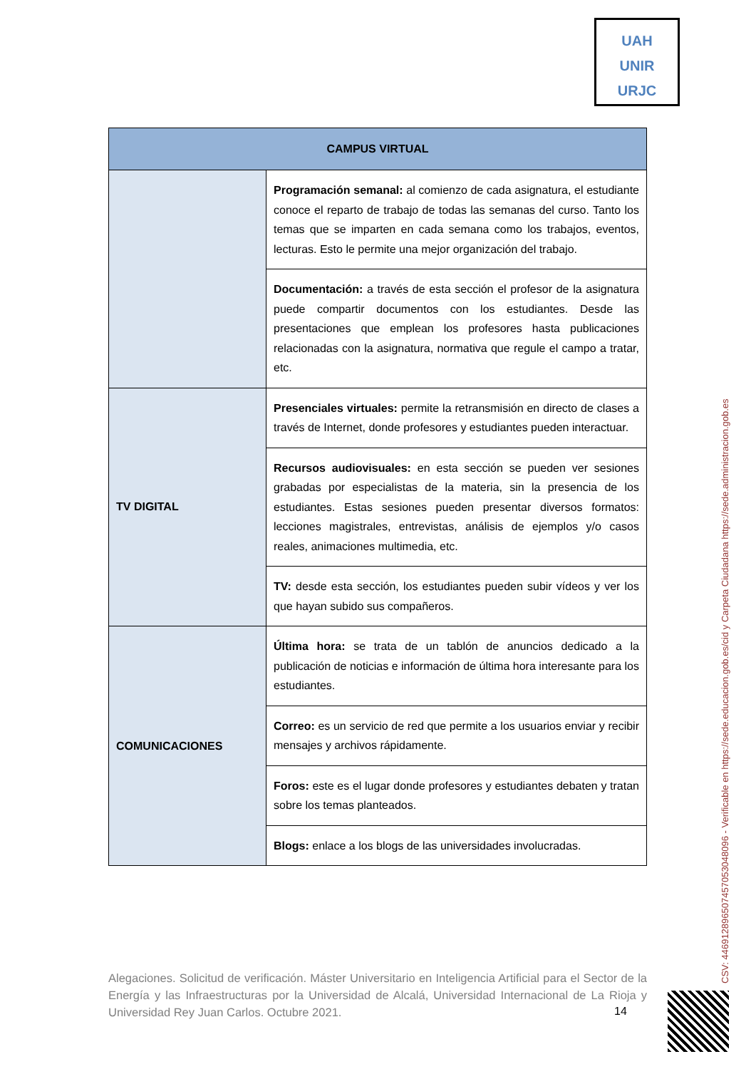UAH
UNIR
URJC
| CAMPUS VIRTUAL | |
| --- | --- |
| | Programación semanal: al comienzo de cada asignatura, el estudiante conoce el reparto de trabajo de todas las semanas del curso. Tanto los temas que se imparten en cada semana como los trabajos, eventos, lecturas. Esto le permite una mejor organización del trabajo. |
| | Documentación: a través de esta sección el profesor de la asignatura puede compartir documentos con los estudiantes. Desde las presentaciones que emplean los profesores hasta publicaciones relacionadas con la asignatura, normativa que regule el campo a tratar, etc. |
| TV DIGITAL | Presenciales virtuales: permite la retransmisión en directo de clases a través de Internet, donde profesores y estudiantes pueden interactuar. |
| | Recursos audiovisuales: en esta sección se pueden ver sesiones grabadas por especialistas de la materia, sin la presencia de los estudiantes. Estas sesiones pueden presentar diversos formatos: lecciones magistrales, entrevistas, análisis de ejemplos y/o casos reales, animaciones multimedia, etc. |
| | TV: desde esta sección, los estudiantes pueden subir vídeos y ver los que hayan subido sus compañeros. |
| COMUNICACIONES | Última hora: se trata de un tablón de anuncios dedicado a la publicación de noticias e información de última hora interesante para los estudiantes. |
| | Correo: es un servicio de red que permite a los usuarios enviar y recibir mensajes y archivos rápidamente. |
| | Foros: este es el lugar donde profesores y estudiantes debaten y tratan sobre los temas planteados. |
| | Blogs: enlace a los blogs de las universidades involucradas. |
Alegaciones. Solicitud de verificación. Máster Universitario en Inteligencia Artificial para el Sector de la Energía y las Infraestructuras por la Universidad de Alcalá, Universidad Internacional de La Rioja y Universidad Rey Juan Carlos. Octubre 2021.
14
CSV: 446912896507457053048096 - Verificable en https://sede.educacion.gob.es/cid y Carpeta Ciudadana https://sede.administracion.gob.es